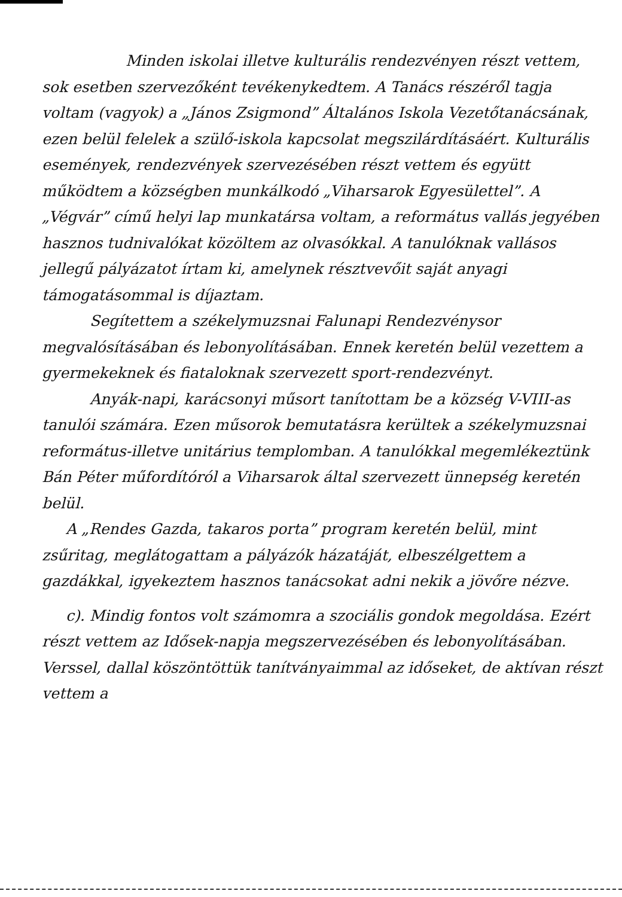Minden iskolai illetve kulturális rendezvényen részt vettem, sok esetben szervezőként tevékenykedtem. A Tanács részéről tagja voltam (vagyok) a „János Zsigmond” Általános Iskola Vezetőtanácsának, ezen belül felelek a szülő-iskola kapcsolat megszilárdításáért. Kulturális események, rendezvények szervezésében részt vettem és együtt működtem a községben munkálkodó „Viharsarok Egyesülettel”. A „Végvár” című helyi lap munkatársa voltam, a református vallás jegyében hasznos tudnivalókat közöltem az olvasókkal. A tanulóknak vallásos jellegű pályázatot írtam ki, amelynek résztvevőit saját anyagi támogatásommal is díjaztam.
Segítettem a székelymuzsnai Falunapi Rendezvénysor megvalósításában és lebonyolításában. Ennek keretén belül vezettem a gyermekeknek és fiataloknak szervezett sport-rendezvényt.
Anyák-napi, karácsonyi műsort tanítottam be a község V-VIII-as tanulói számára. Ezen műsorok bemutatásra kerültek a székelymuzsnai református-illetve unitárius templomban. A tanulókkal megemlékeztünk Bán Péter műfordítóról a Viharsarok által szervezett ünnepség keretén belül.
A „Rendes Gazda, takaros porta” program keretén belül, mint zsűritag, meglátogattam a pályázók házatáját, elbeszélgettem a gazdákkal, igyekeztem hasznos tanácsokat adni nekik a jövőre nézve.
c). Mindig fontos volt számomra a szociális gondok megoldása. Ezért részt vettem az Idősek-napja megszervezésében és lebonyolításában. Verssel, dallal köszöntöttük tanítványaimmal az időseket, de aktívan részt vettem a